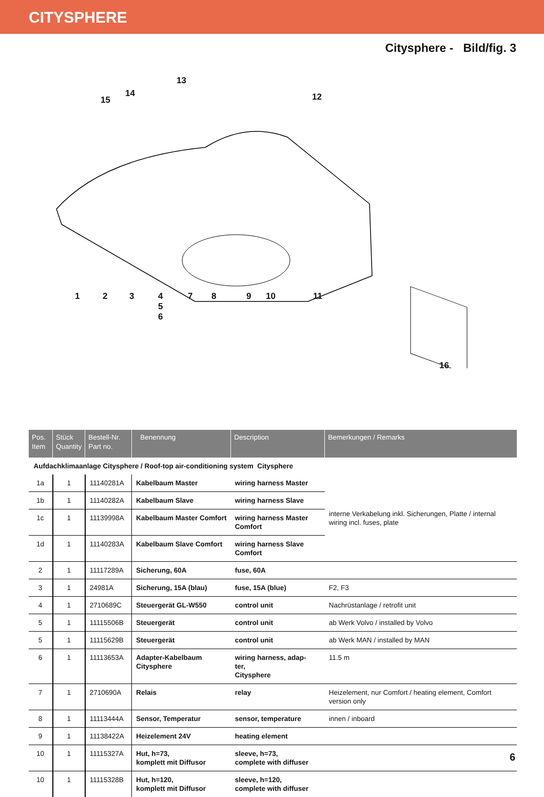CITYSPHERE
Citysphere - Bild/fig. 3
13
14
15 12
1 2 3 4
5
6
7 8 9 10 11
16
| Pos. Item | Stück Quantity | Bestell-Nr. Part no. | Benennung | Description | Bemerkungen / Remarks |
| --- | --- | --- | --- | --- | --- |
| Aufdachklimaanlage Citysphere / Roof-top air-conditioning system Citysphere | | | | | |
| 1a | 1 | 11140281A | Kabelbaum Master | wiring harness Master | interne Verkabelung inkl. Sicherungen, Platte / internal wiring incl. fuses, plate |
| 1b | 1 | 11140282A | Kabelbaum Slave | wiring harness Slave | |
| 1c | 1 | 11139998A | Kabelbaum Master Comfort | wiring harness Master Comfort | |
| 1d | 1 | 11140283A | Kabelbaum Slave Comfort | wiring harness Slave Comfort | |
| 2 | 1 | 11117289A | Sicherung, 60A | fuse, 60A | |
| 3 | 1 | 24981A | Sicherung, 15A (blau) | fuse, 15A (blue) | F2, F3 |
| 4 | 1 | 2710689C | Steuergerät GL-W550 | control unit | Nachrüstanlage / retrofit unit |
| 5 | 1 | 11115506B | Steuergerät | control unit | ab Werk Volvo / installed by Volvo |
| 5 | 1 | 11115629B | Steuergerät | control unit | ab Werk MAN / installed by MAN |
| 6 | 1 | 11113653A | Adapter-Kabelbaum Citysphere | wiring harness, adap- ter, Citysphere | 11.5 m |
| 7 | 1 | 2710690A | Relais | relay | Heizelement, nur Comfort / heating element, Comfort version only |
| 8 | 1 | 11113444A | Sensor, Temperatur | sensor, temperature | innen / inboard |
| 9 | 1 | 11138422A | Heizelement 24V | heating element | |
| 10 | 1 | 11115327A | Hut, h=73, komplett mit Diffusor | sleeve, h=73, complete with diffuser | |
| 10 | 1 | 11115328B | Hut, h=120, komplett mit Diffusor | sleeve, h=120, complete with diffuser | |
6